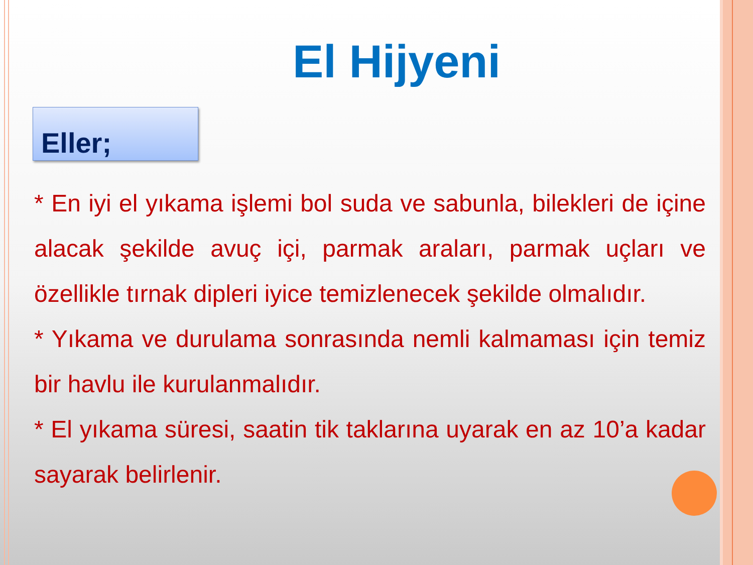El Hijyeni
Eller;
* En iyi el yıkama işlemi bol suda ve sabunla, bilekleri de içine alacak şekilde avuç içi, parmak araları, parmak uçları ve özellikle tırnak dipleri iyice temizlenecek şekilde olmalıdır.
* Yıkama ve durulama sonrasında nemli kalmaması için temiz bir havlu ile kurulanmalıdır.
* El yıkama süresi, saatin tik taklarına uyarak en az 10’a kadar sayarak belirlenir.